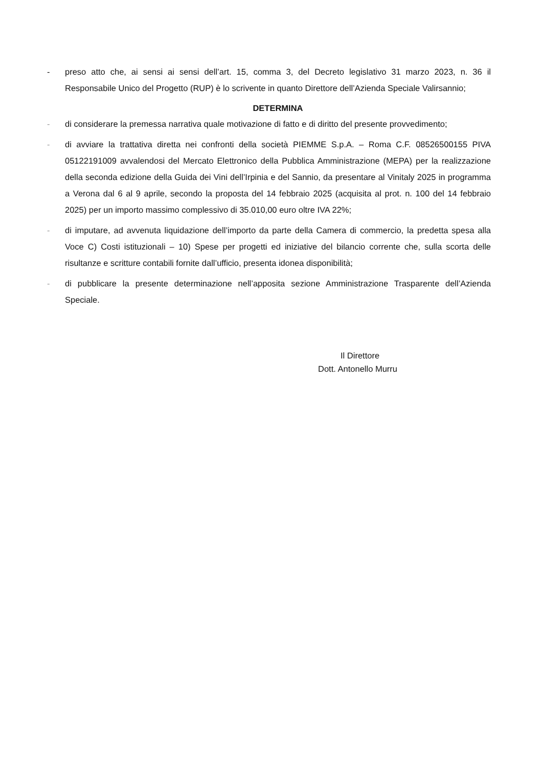- preso atto che, ai sensi ai sensi dell’art. 15, comma 3, del Decreto legislativo 31 marzo 2023, n. 36 il Responsabile Unico del Progetto (RUP) è lo scrivente in quanto Direttore dell’Azienda Speciale Valirsannio;
DETERMINA
- di considerare la premessa narrativa quale motivazione di fatto e di diritto del presente provvedimento;
- di avviare la trattativa diretta nei confronti della società PIEMME S.p.A. – Roma C.F. 08526500155 PIVA 05122191009 avvalendosi del Mercato Elettronico della Pubblica Amministrazione (MEPA) per la realizzazione della seconda edizione della Guida dei Vini dell’Irpinia e del Sannio, da presentare al Vinitaly 2025 in programma a Verona dal 6 al 9 aprile, secondo la proposta del 14 febbraio 2025 (acquisita al prot. n. 100 del 14 febbraio 2025) per un importo massimo complessivo di 35.010,00 euro oltre IVA 22%;
- di imputare, ad avvenuta liquidazione dell’importo da parte della Camera di commercio, la predetta spesa alla Voce C) Costi istituzionali – 10) Spese per progetti ed iniziative del bilancio corrente che, sulla scorta delle risultanze e scritture contabili fornite dall’ufficio, presenta idonea disponibilità;
- di pubblicare la presente determinazione nell’apposita sezione Amministrazione Trasparente dell’Azienda Speciale.
Il Direttore
Dott. Antonello Murru